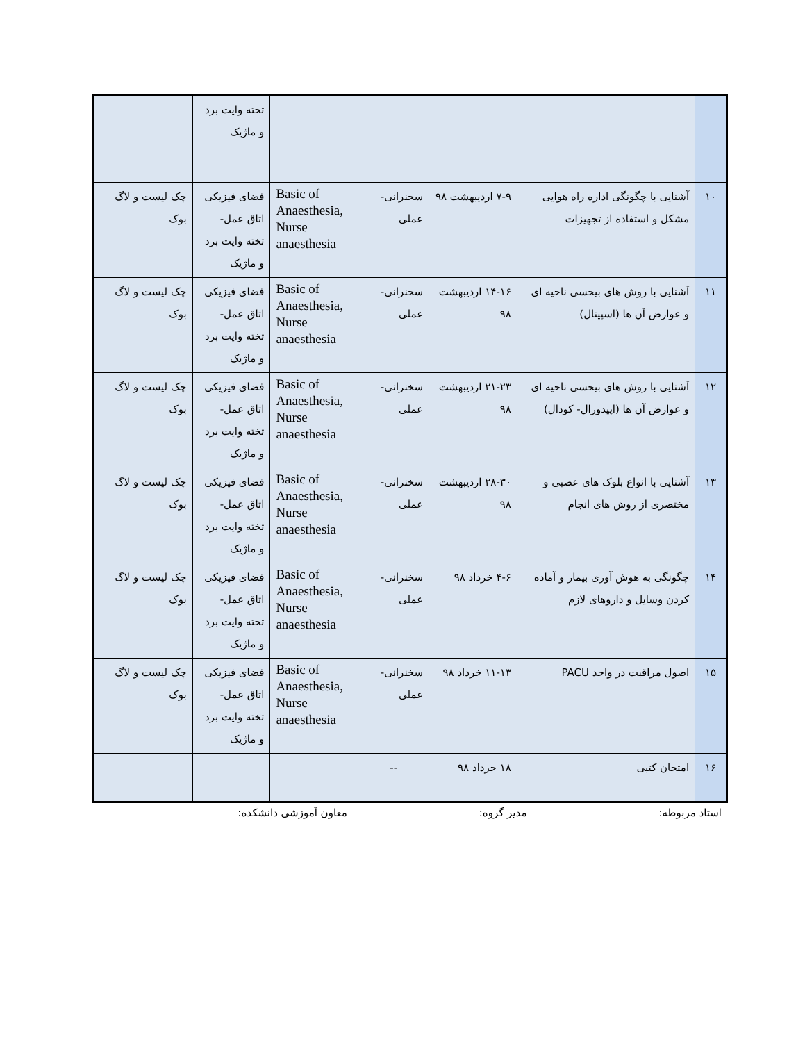| | | | | | تخته وایت برد و ماژیک | |
| ۱۰ | آشنایی با چگونگی اداره راه هوایی مشکل و استفاده از تجهیزات | ۷-۹ اردیبهشت ۹۸ | سخنرانی- عملی | Basic of Anaesthesia, Nurse anaesthesia | فضای فیزیکی اتاق عمل- تخته وایت برد و ماژیک | چک لیست و لاگ بوک |
| ۱۱ | آشنایی با روش های بیحسی ناحیه ای و عوارض آن ها (اسپینال) | ۱۴-۱۶ اردیبهشت ۹۸ | سخنرانی- عملی | Basic of Anaesthesia, Nurse anaesthesia | فضای فیزیکی اتاق عمل- تخته وایت برد و ماژیک | چک لیست و لاگ بوک |
| ۱۲ | آشنایی با روش های بیحسی ناحیه ای و عوارض آن ها (اپیدورال- کودال) | ۲۱-۲۳ اردیبهشت ۹۸ | سخنرانی- عملی | Basic of Anaesthesia, Nurse anaesthesia | فضای فیزیکی اتاق عمل- تخته وایت برد و ماژیک | چک لیست و لاگ بوک |
| ۱۳ | آشنایی با انواع بلوک های عصبی و مختصری از روش های انجام | ۲۸-۳۰ اردیبهشت ۹۸ | سخنرانی- عملی | Basic of Anaesthesia, Nurse anaesthesia | فضای فیزیکی اتاق عمل- تخته وایت برد و ماژیک | چک لیست و لاگ بوک |
| ۱۴ | چگونگی به هوش آوری بیمار و آماده کردن وسایل و داروهای لازم | ۴-۶ خرداد ۹۸ | سخنرانی- عملی | Basic of Anaesthesia, Nurse anaesthesia | فضای فیزیکی اتاق عمل- تخته وایت برد و ماژیک | چک لیست و لاگ بوک |
| ۱۵ | اصول مراقبت در واحد PACU | ۱۱-۱۳ خرداد ۹۸ | سخنرانی- عملی | Basic of Anaesthesia, Nurse anaesthesia | فضای فیزیکی اتاق عمل- تخته وایت برد و ماژیک | چک لیست و لاگ بوک |
| ۱۶ | امتحان کتبی | ۱۸ خرداد ۹۸ | -- | | | |
استاد مربوطه: مدیر گروه: معاون آموزشی دانشکده: